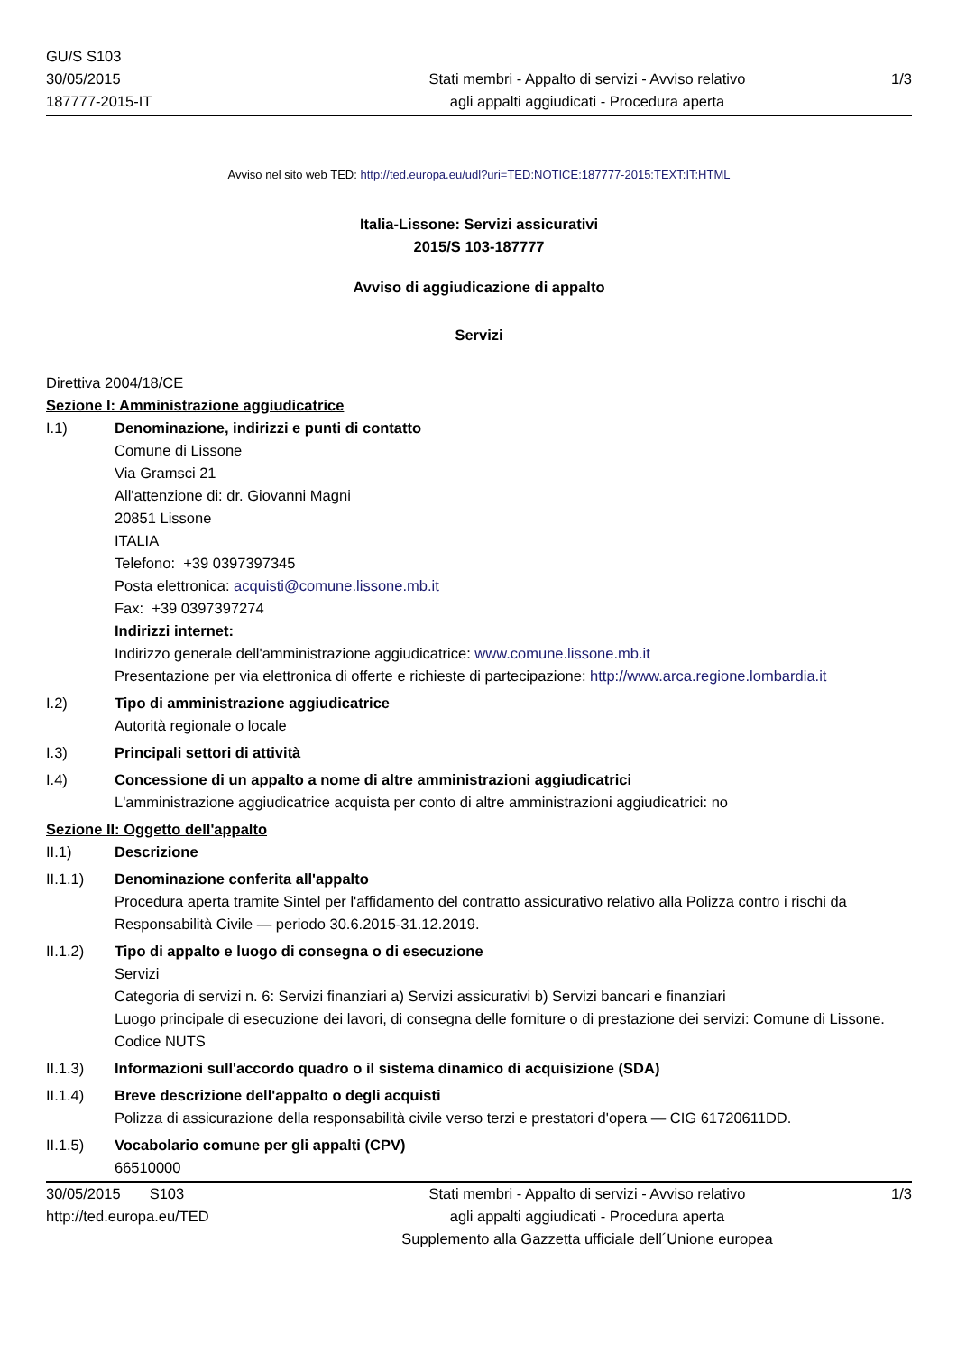GU/S S103
30/05/2015
187777-2015-IT
Stati membri - Appalto di servizi - Avviso relativo
agli appalti aggiudicati - Procedura aperta
1/3
Avviso nel sito web TED: http://ted.europa.eu/udl?uri=TED:NOTICE:187777-2015:TEXT:IT:HTML
Italia-Lissone: Servizi assicurativi
2015/S 103-187777
Avviso di aggiudicazione di appalto
Servizi
Direttiva 2004/18/CE
Sezione I: Amministrazione aggiudicatrice
I.1) Denominazione, indirizzi e punti di contatto
Comune di Lissone
Via Gramsci 21
All'attenzione di: dr. Giovanni Magni
20851 Lissone
ITALIA
Telefono: +39 0397397345
Posta elettronica: acquisti@comune.lissone.mb.it
Fax: +39 0397397274
Indirizzi internet:
Indirizzo generale dell'amministrazione aggiudicatrice: www.comune.lissone.mb.it
Presentazione per via elettronica di offerte e richieste di partecipazione: http://www.arca.regione.lombardia.it
I.2) Tipo di amministrazione aggiudicatrice
Autorità regionale o locale
I.3) Principali settori di attività
I.4) Concessione di un appalto a nome di altre amministrazioni aggiudicatrici
L'amministrazione aggiudicatrice acquista per conto di altre amministrazioni aggiudicatrici: no
Sezione II: Oggetto dell'appalto
II.1) Descrizione
II.1.1) Denominazione conferita all'appalto
Procedura aperta tramite Sintel per l'affidamento del contratto assicurativo relativo alla Polizza contro i rischi da Responsabilità Civile — periodo 30.6.2015-31.12.2019.
II.1.2) Tipo di appalto e luogo di consegna o di esecuzione
Servizi
Categoria di servizi n. 6: Servizi finanziari a) Servizi assicurativi b) Servizi bancari e finanziari
Luogo principale di esecuzione dei lavori, di consegna delle forniture o di prestazione dei servizi: Comune di Lissone.
Codice NUTS
II.1.3) Informazioni sull'accordo quadro o il sistema dinamico di acquisizione (SDA)
II.1.4) Breve descrizione dell'appalto o degli acquisti
Polizza di assicurazione della responsabilità civile verso terzi e prestatori d'opera — CIG 61720611DD.
II.1.5) Vocabolario comune per gli appalti (CPV)
66510000
30/05/2015 S103
http://ted.europa.eu/TED
Stati membri - Appalto di servizi - Avviso relativo
agli appalti aggiudicati - Procedura aperta
Supplemento alla Gazzetta ufficiale dell´Unione europea
1/3